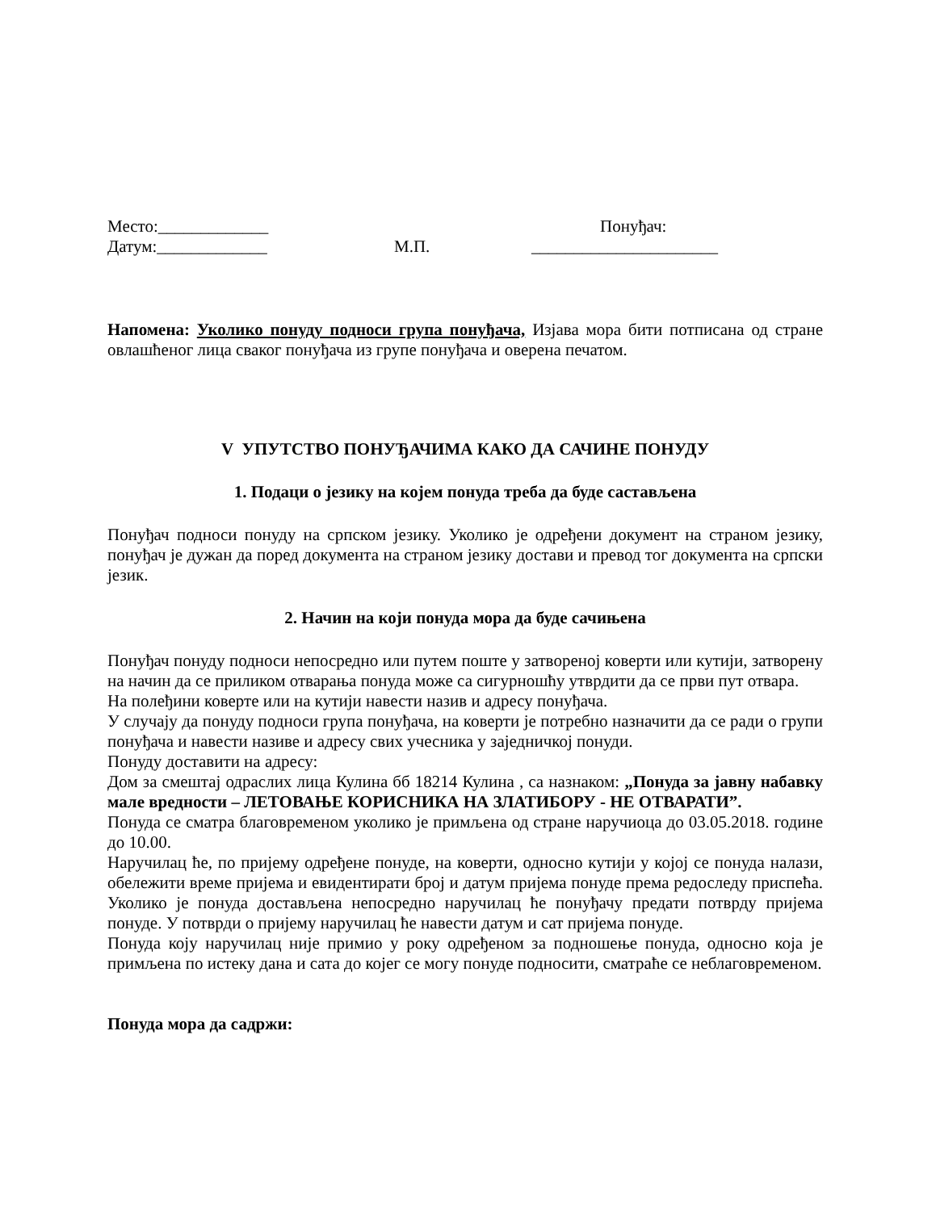Место:_____________ Понуђач:
Датум:_____________ М.П. ______________________
Напомена: Уколико понуду подноси група понуђача, Изјава мора бити потписана од стране овлашћеног лица сваког понуђача из групе понуђача и оверена печатом.
V УПУТСТВО ПОНУЂАЧИМА КАКО ДА САЧИНЕ ПОНУДУ
1. Подаци о језику на којем понуда треба да буде састављена
Понуђач подноси понуду на српском језику. Уколико је одређени документ на страном језику, понуђач је дужан да поред документа на страном језику достави и превод тог документа на српски језик.
2. Начин на који понуда мора да буде сачињена
Понуђач понуду подноси непосредно или путем поште у затвореној коверти или кутији, затворену на начин да се приликом отварања понуда може са сигурношћу утврдити да се први пут отвара.
На полеђини коверте или на кутији навести назив и адресу понуђача.
У случају да понуду подноси група понуђача, на коверти је потребно назначити да се ради о групи понуђача и навести називе и адресу свих учесника у заједничкој понуди.
Понуду доставити на адресу:
Дом за смештај одраслих лица Кулина бб 18214 Кулина , са назнаком: „Понуда за јавну набавку мале вредности – ЛЕТОВАЊЕ КОРИСНИКА НА ЗЛАТИБОРУ - НЕ ОТВАРАТИ”.
Понуда се сматра благовременом уколико је примљена од стране наручиоца до 03.05.2018. године до 10.00.
Наручилац ће, по пријему одређене понуде, на коверти, односно кутији у којој се понуда налази, обележити време пријема и евидентирати број и датум пријема понуде према редоследу приспећа. Уколико је понуда достављена непосредно наручилац ће понуђачу предати потврду пријема понуде. У потврди о пријему наручилац ће навести датум и сат пријема понуде.
Понуда коју наручилац није примио у року одређеном за подношење понуда, односно која је примљена по истеку дана и сата до којег се могу понуде подносити, сматраће се неблаговременом.
Понуда мора да садржи: